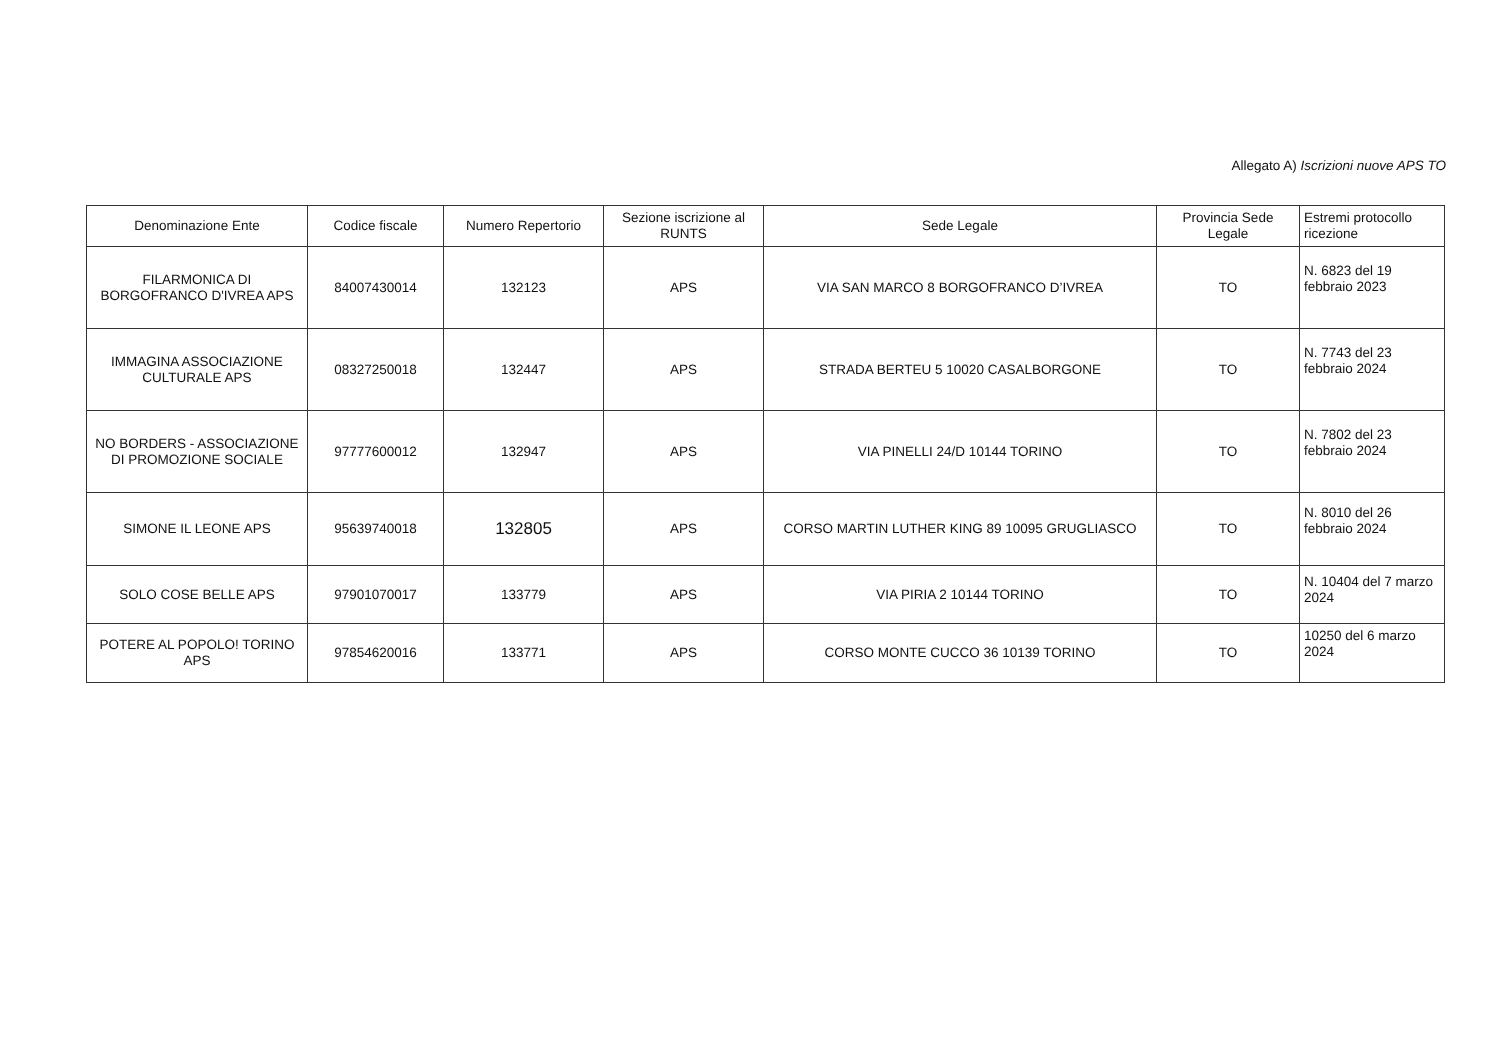Allegato A) Iscrizioni nuove APS TO
| Denominazione Ente | Codice fiscale | Numero Repertorio | Sezione iscrizione al RUNTS | Sede Legale | Provincia Sede Legale | Estremi protocollo ricezione |
| --- | --- | --- | --- | --- | --- | --- |
| FILARMONICA DI BORGOFRANCO D'IVREA APS | 84007430014 | 132123 | APS | VIA SAN MARCO 8 BORGOFRANCO D’IVREA | TO | N. 6823 del 19 febbraio 2023 |
| IMMAGINA ASSOCIAZIONE CULTURALE APS | 08327250018 | 132447 | APS | STRADA BERTEU 5 10020 CASALBORGONE | TO | N. 7743 del 23 febbraio 2024 |
| NO BORDERS - ASSOCIAZIONE DI PROMOZIONE SOCIALE | 97777600012 | 132947 | APS | VIA PINELLI 24/D 10144 TORINO | TO | N. 7802 del 23 febbraio 2024 |
| SIMONE IL LEONE APS | 95639740018 | 132805 | APS | CORSO MARTIN LUTHER KING 89 10095 GRUGLIASCO | TO | N. 8010 del 26 febbraio 2024 |
| SOLO COSE BELLE APS | 97901070017 | 133779 | APS | VIA PIRIA 2 10144 TORINO | TO | N. 10404 del 7 marzo 2024 |
| POTERE AL POPOLO! TORINO APS | 97854620016 | 133771 | APS | CORSO MONTE CUCCO 36 10139 TORINO | TO | 10250 del 6 marzo 2024 |